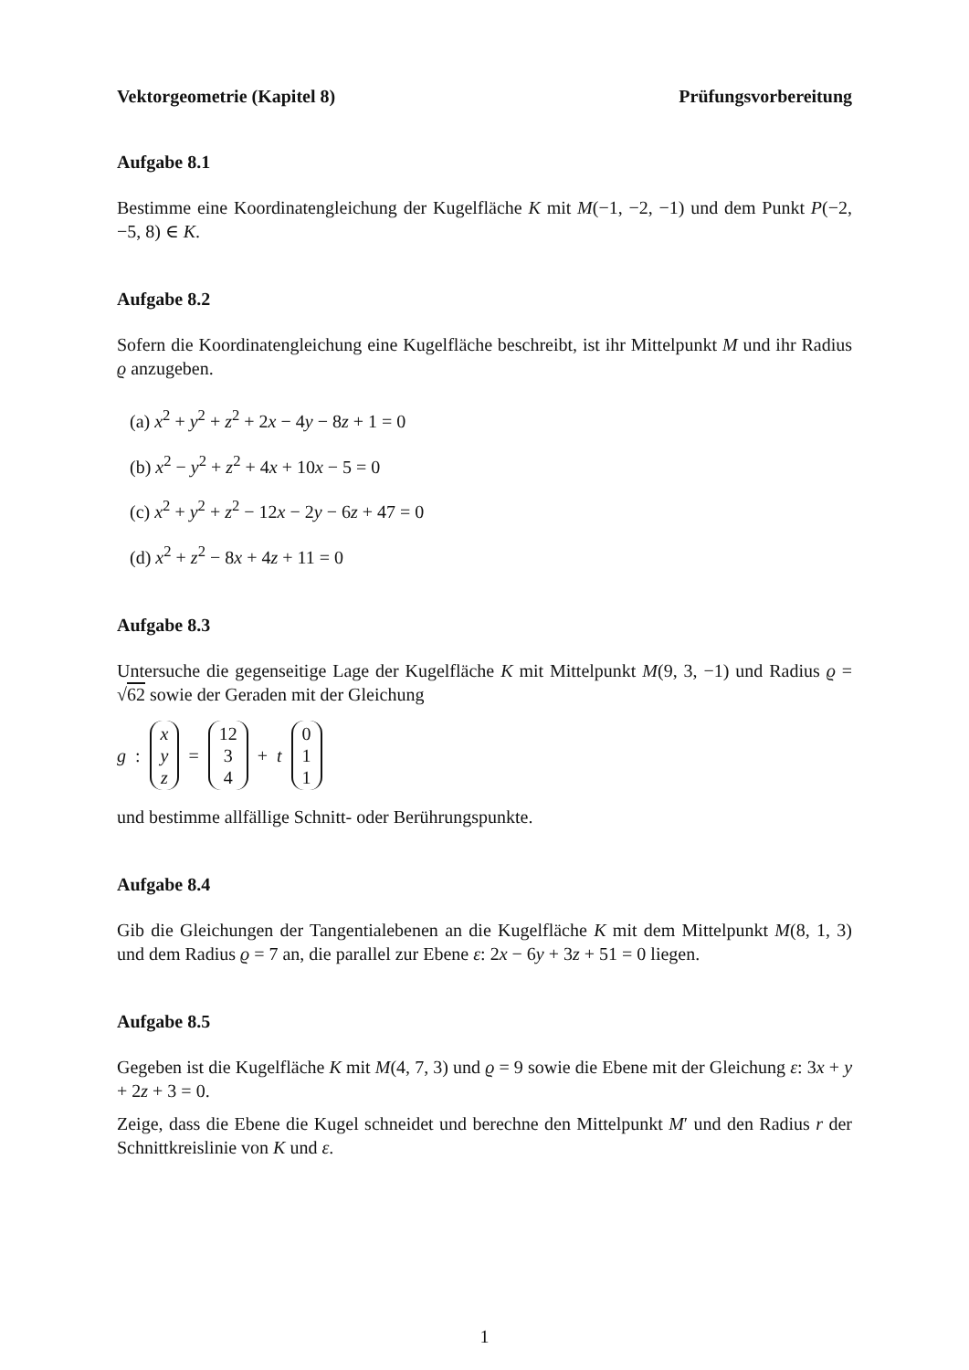Vektorgeometrie (Kapitel 8) Prüfungsvorbereitung
Aufgabe 8.1
Bestimme eine Koordinatengleichung der Kugelfläche K mit M(−1, −2, −1) und dem Punkt P(−2, −5, 8) ∈ K.
Aufgabe 8.2
Sofern die Koordinatengleichung eine Kugelfläche beschreibt, ist ihr Mittelpunkt M und ihr Radius ϱ anzugeben.
(a) x<sup>2</sup> + y<sup>2</sup> + z<sup>2</sup> + 2x − 4y − 8z + 1 = 0
(b) x<sup>2</sup> − y<sup>2</sup> + z<sup>2</sup> + 4x + 10x − 5 = 0
(c) x<sup>2</sup> + y<sup>2</sup> + z<sup>2</sup> − 12x − 2y − 6z + 47 = 0
(d) x<sup>2</sup> + z<sup>2</sup> − 8x + 4z + 11 = 0
Aufgabe 8.3
Untersuche die gegenseitige Lage der Kugelfläche K mit Mittelpunkt M(9, 3, −1) und Radius ϱ = √62 sowie der Geraden mit der Gleichung
g: x y z = 12 3 4 + t 0 1 1
und bestimme allfällige Schnitt- oder Berührungspunkte.
Aufgabe 8.4
Gib die Gleichungen der Tangentialebenen an die Kugelfläche K mit dem Mittelpunkt M(8, 1, 3) und dem Radius ϱ = 7 an, die parallel zur Ebene ε: 2x − 6y + 3z + 51 = 0 liegen.
Aufgabe 8.5
Gegeben ist die Kugelfläche K mit M(4, 7, 3) und ϱ = 9 sowie die Ebene mit der Gleichung ε: 3x + y + 2z + 3 = 0.
Zeige, dass die Ebene die Kugel schneidet und berechne den Mittelpunkt M′ und den Radius r der Schnittkreislinie von K und ε.
1